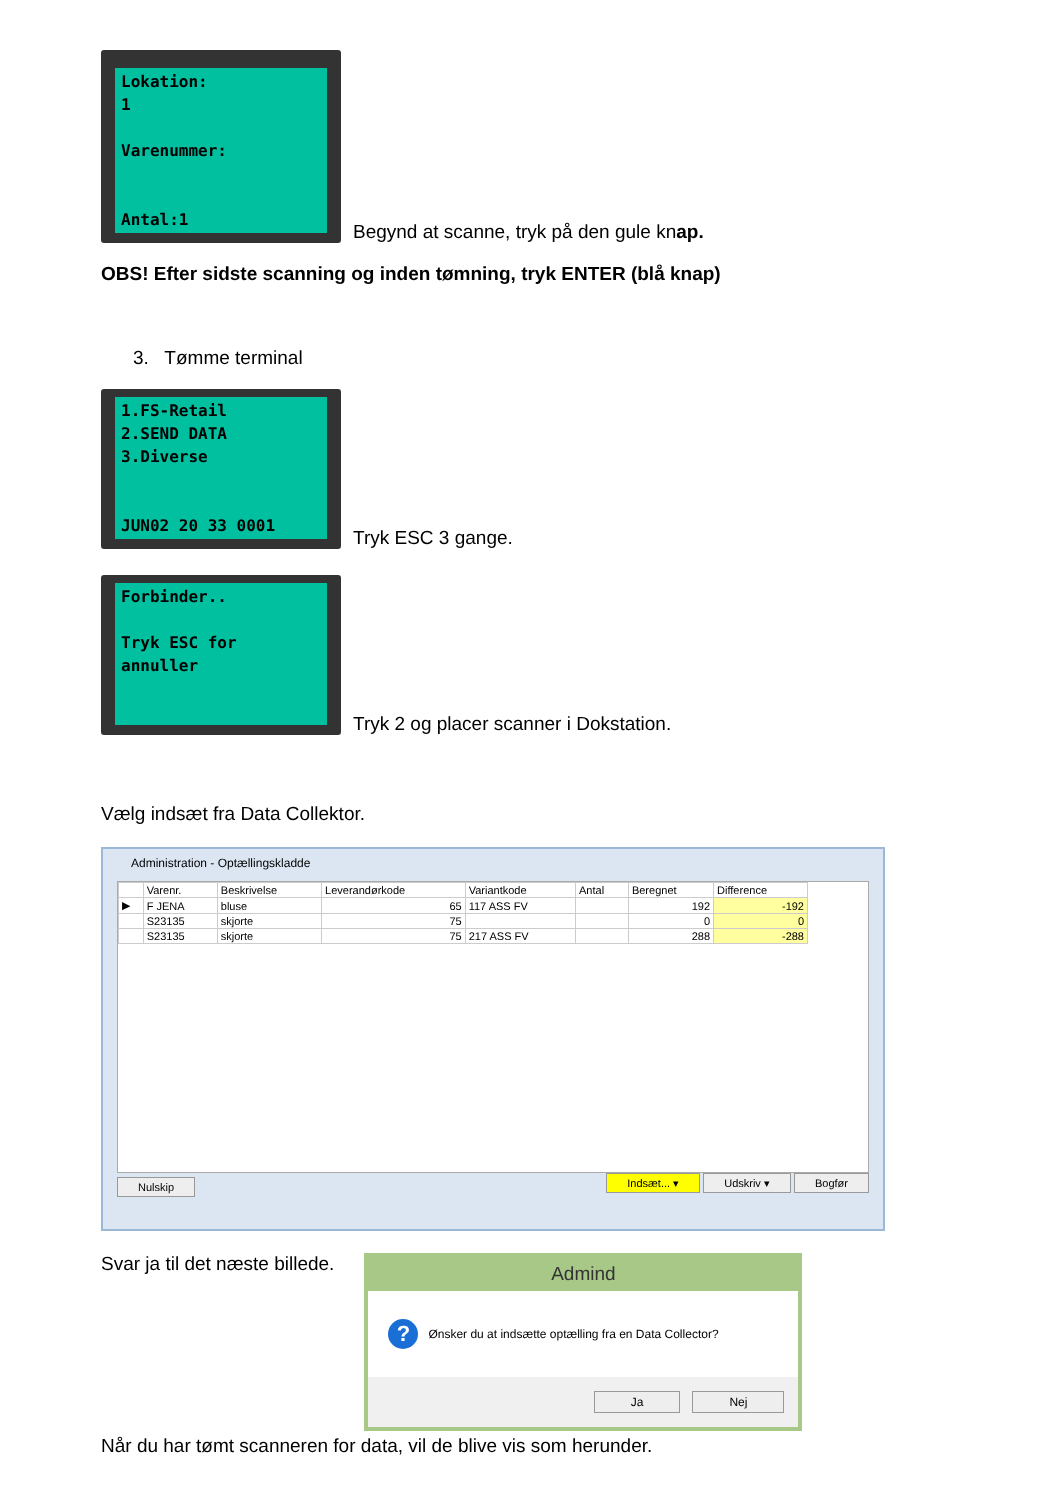Lokation: 1 Varenummer: Antal:1
Begynd at scanne, tryk på den gule knap.
OBS! Efter sidste scanning og inden tømning, tryk ENTER (blå knap)
3. Tømme terminal
1.FS-Retail 2.SEND DATA 3.Diverse JUN02 20 33 0001
Tryk ESC 3 gange.
Forbinder.. Tryk ESC for annuller
Tryk 2 og placer scanner i Dokstation.
Vælg indsæt fra Data Collektor.
Administration - Optællingskladde
| | Varenr. | Beskrivelse | Leverandørkode | Variantkode | Antal | Beregnet | Difference |
| --- | --- | --- | --- | --- | --- | --- | --- |
| ▶ | F JENA | bluse | 65 | 117 ASS FV | | 192 | -192 |
| | S23135 | skjorte | 75 | | | 0 | 0 |
| | S23135 | skjorte | 75 | 217 ASS FV | | 288 | -288 |
Nulskip Indsæt... ▾ Udskriv ▾ Bogfør
Svar ja til det næste billede.
Admind
?
Ønsker du at indsætte optælling fra en Data Collector?
Ja Nej
Når du har tømt scanneren for data, vil de blive vis som herunder.